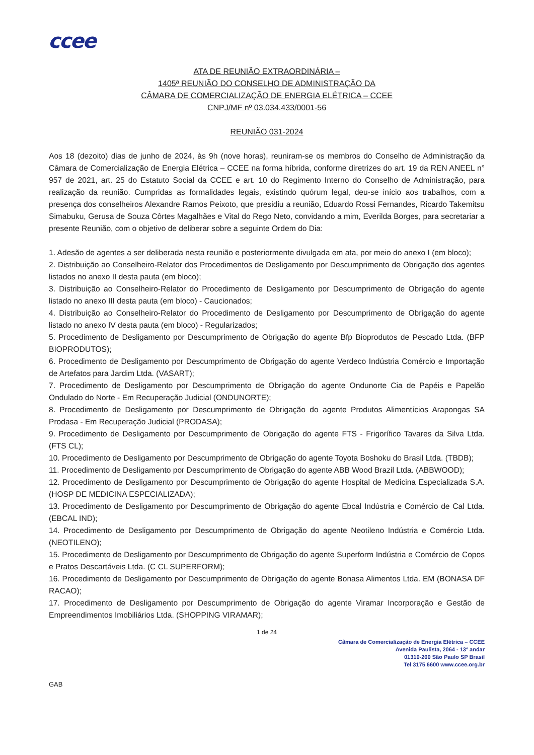ccee
ATA DE REUNIÃO EXTRAORDINÁRIA –
1405ª REUNIÃO DO CONSELHO DE ADMINISTRAÇÃO DA
CÂMARA DE COMERCIALIZAÇÃO DE ENERGIA ELÉTRICA – CCEE
CNPJ/MF nº 03.034.433/0001-56
REUNIÃO 031-2024
Aos 18 (dezoito) dias de junho de 2024, às 9h (nove horas), reuniram-se os membros do Conselho de Administração da Câmara de Comercialização de Energia Elétrica – CCEE na forma híbrida, conforme diretrizes do art. 19 da REN ANEEL n° 957 de 2021, art. 25 do Estatuto Social da CCEE e art. 10 do Regimento Interno do Conselho de Administração, para realização da reunião. Cumpridas as formalidades legais, existindo quórum legal, deu-se início aos trabalhos, com a presença dos conselheiros Alexandre Ramos Peixoto, que presidiu a reunião, Eduardo Rossi Fernandes, Ricardo Takemitsu Simabuku, Gerusa de Souza Côrtes Magalhães e Vital do Rego Neto, convidando a mim, Everilda Borges, para secretariar a presente Reunião, com o objetivo de deliberar sobre a seguinte Ordem do Dia:
1. Adesão de agentes a ser deliberada nesta reunião e posteriormente divulgada em ata, por meio do anexo I (em bloco);
2. Distribuição ao Conselheiro-Relator dos Procedimentos de Desligamento por Descumprimento de Obrigação dos agentes listados no anexo II desta pauta (em bloco);
3. Distribuição ao Conselheiro-Relator do Procedimento de Desligamento por Descumprimento de Obrigação do agente listado no anexo III desta pauta (em bloco) - Caucionados;
4. Distribuição ao Conselheiro-Relator do Procedimento de Desligamento por Descumprimento de Obrigação do agente listado no anexo IV desta pauta (em bloco) - Regularizados;
5. Procedimento de Desligamento por Descumprimento de Obrigação do agente Bfp Bioprodutos de Pescado Ltda. (BFP BIOPRODUTOS);
6. Procedimento de Desligamento por Descumprimento de Obrigação do agente Verdeco Indústria Comércio e Importação de Artefatos para Jardim Ltda. (VASART);
7. Procedimento de Desligamento por Descumprimento de Obrigação do agente Ondunorte Cia de Papéis e Papelão Ondulado do Norte - Em Recuperação Judicial (ONDUNORTE);
8. Procedimento de Desligamento por Descumprimento de Obrigação do agente Produtos Alimentícios Arapongas SA Prodasa - Em Recuperação Judicial (PRODASA);
9. Procedimento de Desligamento por Descumprimento de Obrigação do agente FTS - Frigorífico Tavares da Silva Ltda. (FTS CL);
10. Procedimento de Desligamento por Descumprimento de Obrigação do agente Toyota Boshoku do Brasil Ltda. (TBDB);
11. Procedimento de Desligamento por Descumprimento de Obrigação do agente ABB Wood Brazil Ltda. (ABBWOOD);
12. Procedimento de Desligamento por Descumprimento de Obrigação do agente Hospital de Medicina Especializada S.A. (HOSP DE MEDICINA ESPECIALIZADA);
13. Procedimento de Desligamento por Descumprimento de Obrigação do agente Ebcal Indústria e Comércio de Cal Ltda. (EBCAL IND);
14. Procedimento de Desligamento por Descumprimento de Obrigação do agente Neotileno Indústria e Comércio Ltda. (NEOTILENO);
15. Procedimento de Desligamento por Descumprimento de Obrigação do agente Superform Indústria e Comércio de Copos e Pratos Descartáveis Ltda. (C CL SUPERFORM);
16. Procedimento de Desligamento por Descumprimento de Obrigação do agente Bonasa Alimentos Ltda. EM (BONASA DF RACAO);
17. Procedimento de Desligamento por Descumprimento de Obrigação do agente Viramar Incorporação e Gestão de Empreendimentos Imobiliários Ltda. (SHOPPING VIRAMAR);
1 de 24
Câmara de Comercialização de Energia Elétrica – CCEE
Avenida Paulista, 2064 - 13º andar
01310-200 São Paulo SP Brasil
Tel 3175 6600 www.ccee.org.br
GAB